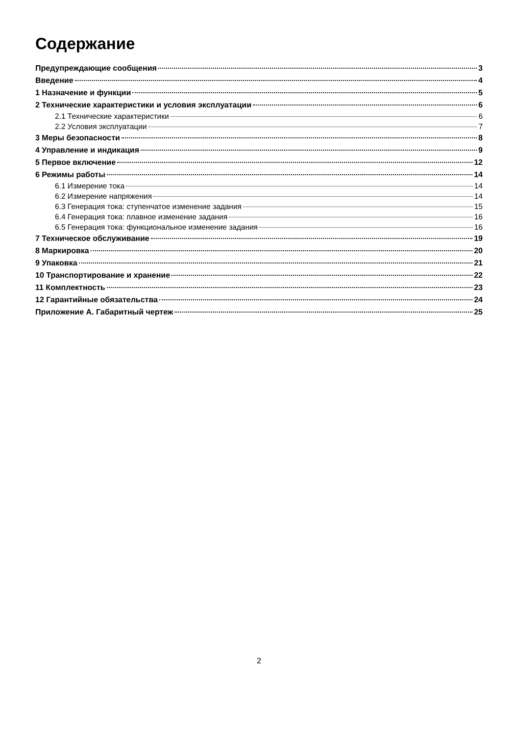Содержание
Предупреждающие сообщения 3
Введение 4
1 Назначение и функции 5
2 Технические характеристики и условия эксплуатации 6
2.1 Технические характеристики 6
2.2 Условия эксплуатации 7
3 Меры безопасности 8
4 Управление и индикация 9
5 Первое включение 12
6 Режимы работы 14
6.1 Измерение тока 14
6.2 Измерение напряжения 14
6.3 Генерация тока: ступенчатое изменение задания 15
6.4 Генерация тока: плавное изменение задания 16
6.5 Генерация тока: функциональное изменение задания 16
7 Техническое обслуживание 19
8 Маркировка 20
9 Упаковка 21
10 Транспортирование и хранение 22
11 Комплектность 23
12 Гарантийные обязательства 24
Приложение А. Габаритный чертеж 25
2